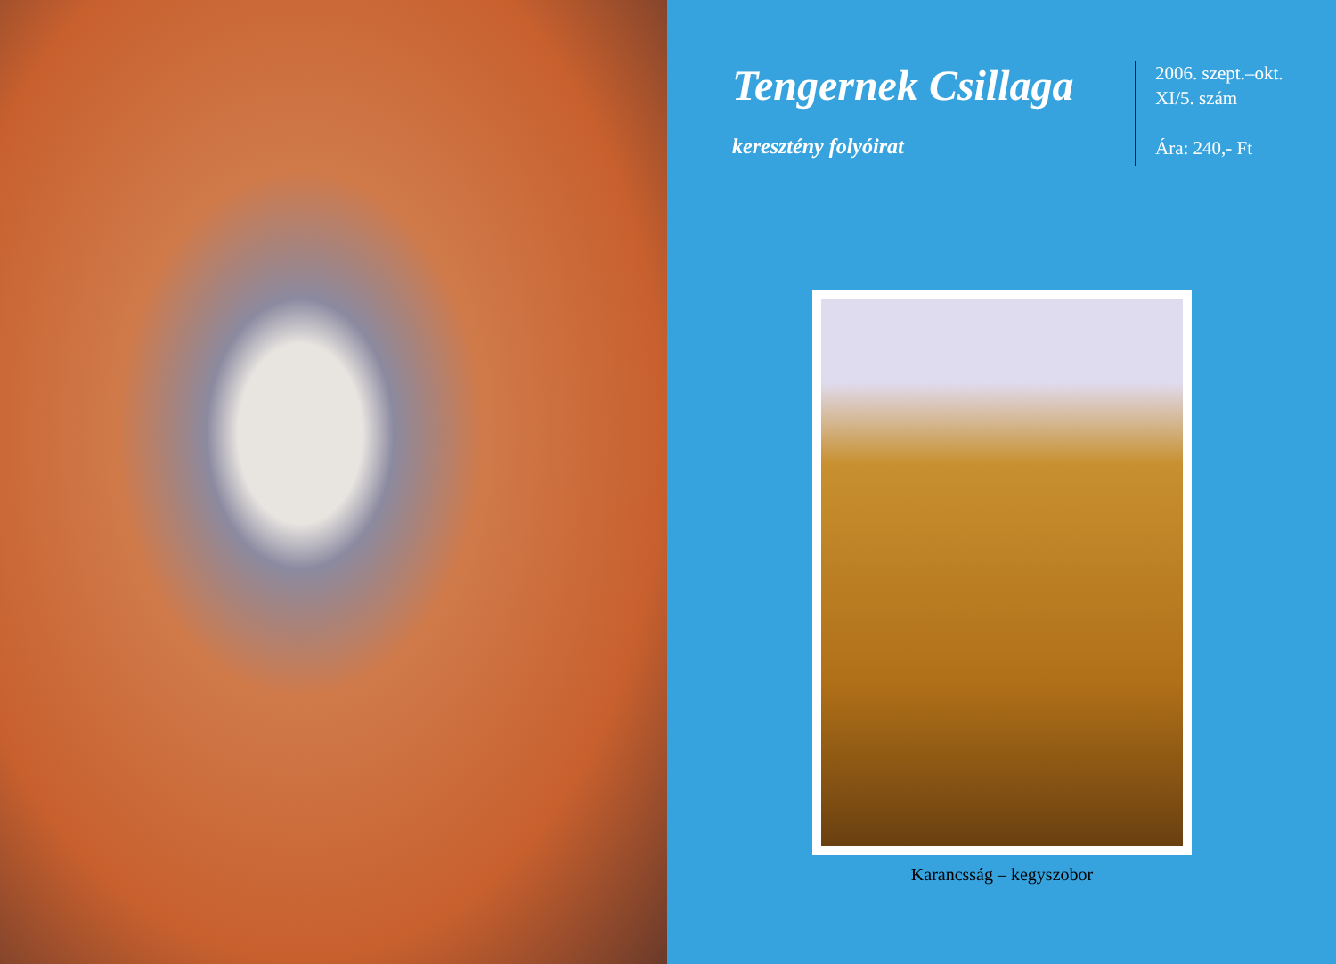Tengernek Csillaga
keresztény folyóirat
2006. szept.–okt.
XI/5. szám
Ára: 240,- Ft
Karancsság – kegyszobor